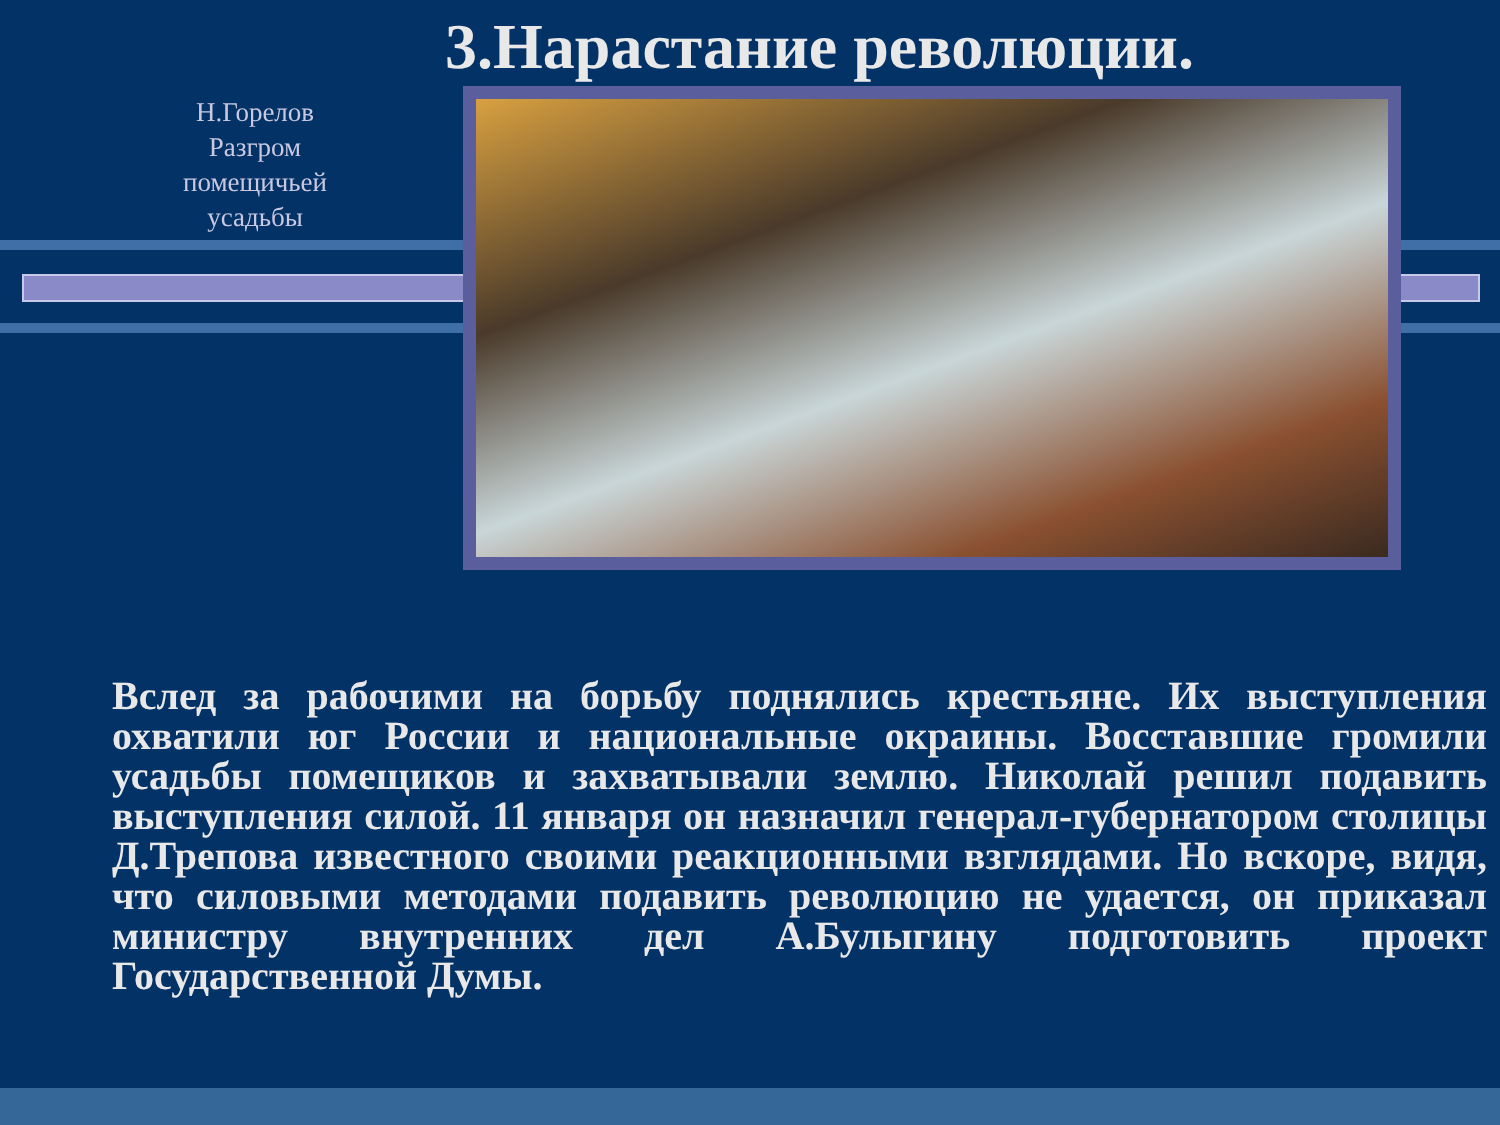3.Нарастание революции.
Н.Горелов
Разгром
помещичьей
усадьбы
Вслед за рабочими на борьбу поднялись крестьяне. Их выступления охватили юг России и национальные окраины. Восставшие громили усадьбы помещиков и захватывали землю. Николай решил подавить выступления силой. 11 января он назначил генерал-губернатором столицы Д.Трепова известного своими реакционными взглядами. Но вскоре, видя, что силовыми методами подавить революцию не удается, он приказал министру внутренних дел А.Булыгину подготовить проект Государственной Думы.